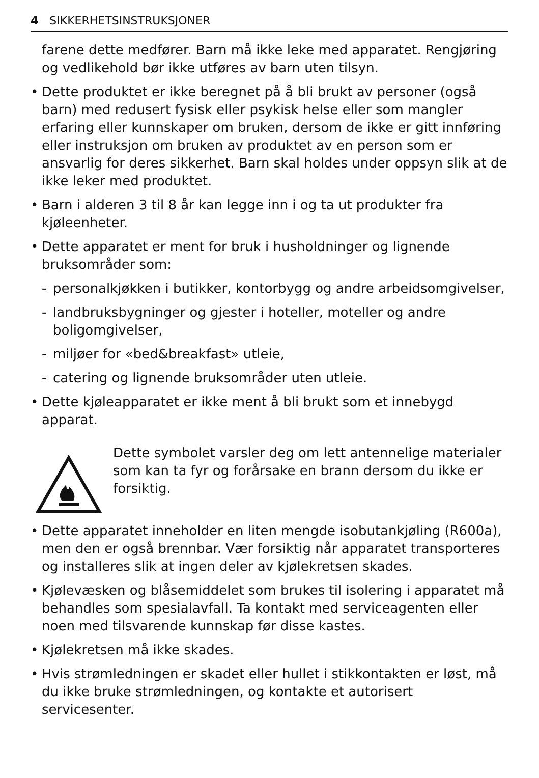4 SIKKERHETSINSTRUKSJONER
farene dette medfører. Barn må ikke leke med apparatet. Rengjøring og vedlikehold bør ikke utføres av barn uten tilsyn.
• Dette produktet er ikke beregnet på å bli brukt av personer (også barn) med redusert fysisk eller psykisk helse eller som mangler erfaring eller kunnskaper om bruken, dersom de ikke er gitt innføring eller instruksjon om bruken av produktet av en person som er ansvarlig for deres sikkerhet. Barn skal holdes under oppsyn slik at de ikke leker med produktet.
• Barn i alderen 3 til 8 år kan legge inn i og ta ut produkter fra kjøleenheter.
• Dette apparatet er ment for bruk i husholdninger og lignende bruksområder som:
- personalkjøkken i butikker, kontorbygg og andre arbeidsomgivelser,
- landbruksbygninger og gjester i hoteller, moteller og andre boligomgivelser,
- miljøer for «bed&breakfast» utleie,
- catering og lignende bruksområder uten utleie.
• Dette kjøleapparatet er ikke ment å bli brukt som et innebygd apparat.
Dette symbolet varsler deg om lett antennelige materialer som kan ta fyr og forårsake en brann dersom du ikke er forsiktig.
• Dette apparatet inneholder en liten mengde isobutankjøling (R600a), men den er også brennbar. Vær forsiktig når apparatet transporteres og installeres slik at ingen deler av kjølekretsen skades.
• Kjølevæsken og blåsemiddelet som brukes til isolering i apparatet må behandles som spesialavfall. Ta kontakt med serviceagenten eller noen med tilsvarende kunnskap før disse kastes.
• Kjølekretsen må ikke skades.
• Hvis strømledningen er skadet eller hullet i stikkontakten er løst, må du ikke bruke strømledningen, og kontakte et autorisert servicesenter.